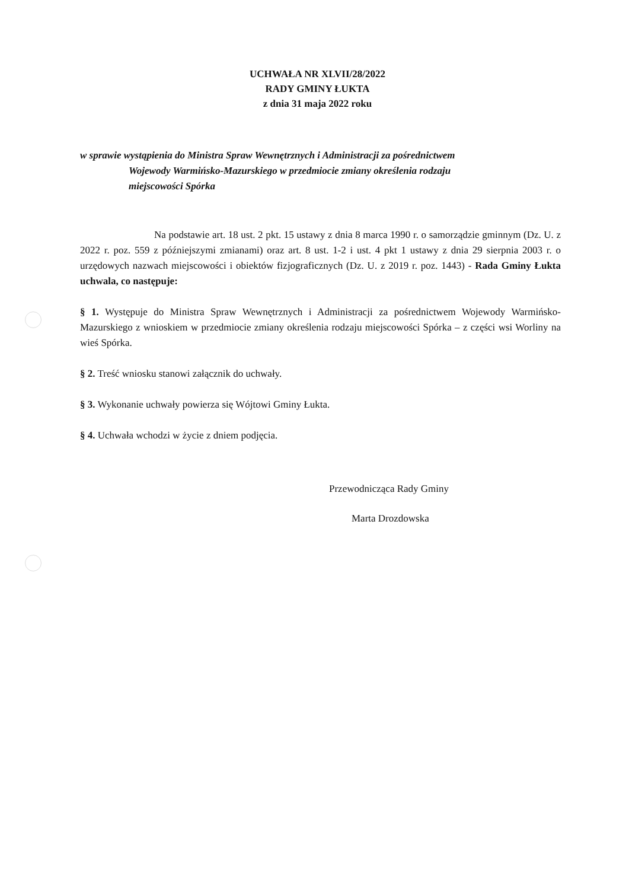UCHWAŁA NR XLVII/28/2022
RADY GMINY ŁUKTA
z dnia 31 maja 2022 roku
w sprawie wystąpienia do Ministra Spraw Wewnętrznych i Administracji za pośrednictwem
Wojewody Warmińsko-Mazurskiego w przedmiocie zmiany określenia rodzaju
miejscowości Spórka
Na podstawie art. 18 ust. 2 pkt. 15 ustawy z dnia 8 marca 1990 r. o samorządzie gminnym (Dz. U. z 2022 r. poz. 559 z późniejszymi zmianami) oraz art. 8 ust. 1-2 i ust. 4 pkt 1 ustawy z dnia 29 sierpnia 2003 r. o urzędowych nazwach miejscowości i obiektów fizjograficznych (Dz. U. z 2019 r. poz. 1443) - Rada Gminy Łukta uchwala, co następuje:
§ 1. Występuje do Ministra Spraw Wewnętrznych i Administracji za pośrednictwem Wojewody Warmińsko-Mazurskiego z wnioskiem w przedmiocie zmiany określenia rodzaju miejscowości Spórka – z części wsi Worliny na wieś Spórka.
§ 2. Treść wniosku stanowi załącznik do uchwały.
§ 3. Wykonanie uchwały powierza się Wójtowi Gminy Łukta.
§ 4. Uchwała wchodzi w życie z dniem podjęcia.
Przewodnicząca Rady Gminy
Marta Drozdowska